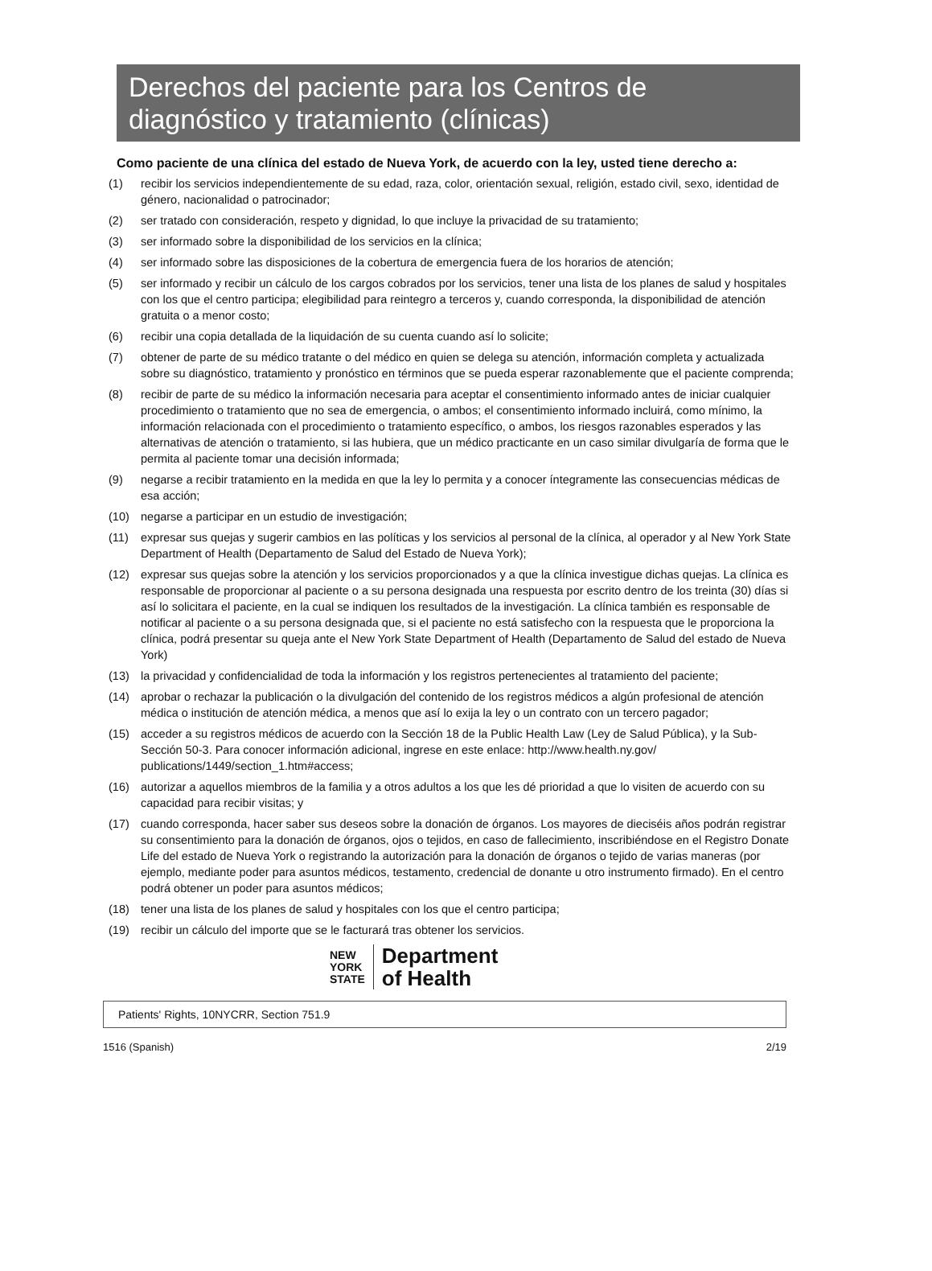Derechos del paciente para los Centros de diagnóstico y tratamiento (clínicas)
Como paciente de una clínica del estado de Nueva York, de acuerdo con la ley, usted tiene derecho a:
(1) recibir los servicios independientemente de su edad, raza, color, orientación sexual, religión, estado civil, sexo, identidad de género, nacionalidad o patrocinador;
(2) ser tratado con consideración, respeto y dignidad, lo que incluye la privacidad de su tratamiento;
(3) ser informado sobre la disponibilidad de los servicios en la clínica;
(4) ser informado sobre las disposiciones de la cobertura de emergencia fuera de los horarios de atención;
(5) ser informado y recibir un cálculo de los cargos cobrados por los servicios, tener una lista de los planes de salud y hospitales con los que el centro participa; elegibilidad para reintegro a terceros y, cuando corresponda, la disponibilidad de atención gratuita o a menor costo;
(6) recibir una copia detallada de la liquidación de su cuenta cuando así lo solicite;
(7) obtener de parte de su médico tratante o del médico en quien se delega su atención, información completa y actualizada sobre su diagnóstico, tratamiento y pronóstico en términos que se pueda esperar razonablemente que el paciente comprenda;
(8) recibir de parte de su médico la información necesaria para aceptar el consentimiento informado antes de iniciar cualquier procedimiento o tratamiento que no sea de emergencia, o ambos; el consentimiento informado incluirá, como mínimo, la información relacionada con el procedimiento o tratamiento específico, o ambos, los riesgos razonables esperados y las alternativas de atención o tratamiento, si las hubiera, que un médico practicante en un caso similar divulgaría de forma que le permita al paciente tomar una decisión informada;
(9) negarse a recibir tratamiento en la medida en que la ley lo permita y a conocer íntegramente las consecuencias médicas de esa acción;
(10) negarse a participar en un estudio de investigación;
(11) expresar sus quejas y sugerir cambios en las políticas y los servicios al personal de la clínica, al operador y al New York State Department of Health (Departamento de Salud del Estado de Nueva York);
(12) expresar sus quejas sobre la atención y los servicios proporcionados y a que la clínica investigue dichas quejas. La clínica es responsable de proporcionar al paciente o a su persona designada una respuesta por escrito dentro de los treinta (30) días si así lo solicitara el paciente, en la cual se indiquen los resultados de la investigación. La clínica también es responsable de notificar al paciente o a su persona designada que, si el paciente no está satisfecho con la respuesta que le proporciona la clínica, podrá presentar su queja ante el New York State Department of Health (Departamento de Salud del estado de Nueva York)
(13) la privacidad y confidencialidad de toda la información y los registros pertenecientes al tratamiento del paciente;
(14) aprobar o rechazar la publicación o la divulgación del contenido de los registros médicos a algún profesional de atención médica o institución de atención médica, a menos que así lo exija la ley o un contrato con un tercero pagador;
(15) acceder a su registros médicos de acuerdo con la Sección 18 de la Public Health Law (Ley de Salud Pública), y la Sub-Sección 50-3. Para conocer información adicional, ingrese en este enlace: http://www.health.ny.gov/ publications/1449/section_1.htm#access;
(16) autorizar a aquellos miembros de la familia y a otros adultos a los que les dé prioridad a que lo visiten de acuerdo con su capacidad para recibir visitas; y
(17) cuando corresponda, hacer saber sus deseos sobre la donación de órganos. Los mayores de dieciséis años podrán registrar su consentimiento para la donación de órganos, ojos o tejidos, en caso de fallecimiento, inscribiéndose en el Registro Donate Life del estado de Nueva York o registrando la autorización para la donación de órganos o tejido de varias maneras (por ejemplo, mediante poder para asuntos médicos, testamento, credencial de donante u otro instrumento firmado). En el centro podrá obtener un poder para asuntos médicos;
(18) tener una lista de los planes de salud y hospitales con los que el centro participa;
(19) recibir un cálculo del importe que se le facturará tras obtener los servicios.
NEW
YORK
STATE
Department
of Health
Patients' Rights, 10NYCRR, Section 751.9
1516 (Spanish) 2/19